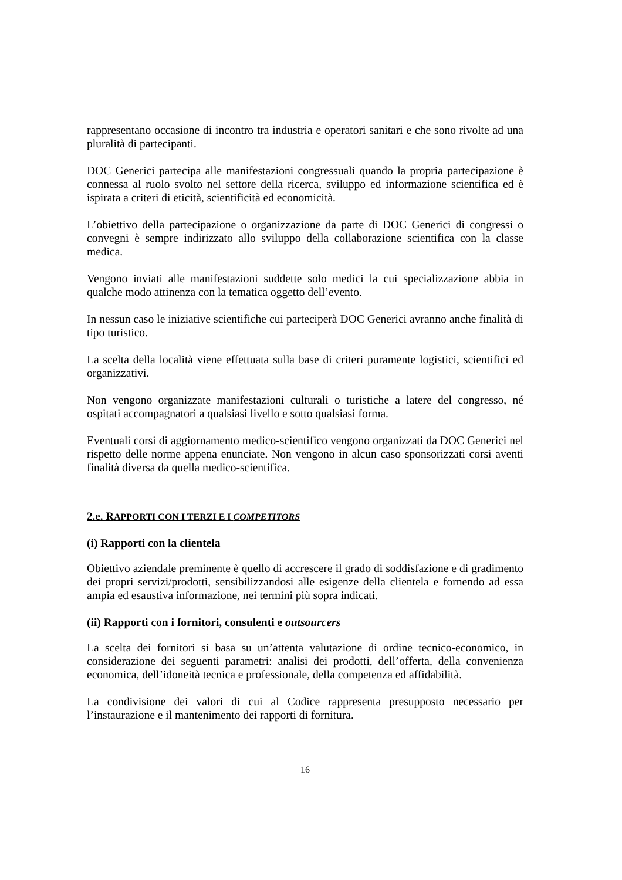rappresentano occasione di incontro tra industria e operatori sanitari e che sono rivolte ad una pluralità di partecipanti.
DOC Generici partecipa alle manifestazioni congressuali quando la propria partecipazione è connessa al ruolo svolto nel settore della ricerca, sviluppo ed informazione scientifica ed è ispirata a criteri di eticità, scientificità ed economicità.
L’obiettivo della partecipazione o organizzazione da parte di DOC Generici di congressi o convegni è sempre indirizzato allo sviluppo della collaborazione scientifica con la classe medica.
Vengono inviati alle manifestazioni suddette solo medici la cui specializzazione abbia in qualche modo attinenza con la tematica oggetto dell’evento.
In nessun caso le iniziative scientifiche cui parteciperà DOC Generici avranno anche finalità di tipo turistico.
La scelta della località viene effettuata sulla base di criteri puramente logistici, scientifici ed organizzativi.
Non vengono organizzate manifestazioni culturali o turistiche a latere del congresso, né ospitati accompagnatori a qualsiasi livello e sotto qualsiasi forma.
Eventuali corsi di aggiornamento medico-scientifico vengono organizzati da DOC Generici nel rispetto delle norme appena enunciate. Non vengono in alcun caso sponsorizzati corsi aventi finalità diversa da quella medico-scientifica.
2.e. RAPPORTI CON I TERZI E I COMPETITORS
(i) Rapporti con la clientela
Obiettivo aziendale preminente è quello di accrescere il grado di soddisfazione e di gradimento dei propri servizi/prodotti, sensibilizzandosi alle esigenze della clientela e fornendo ad essa ampia ed esaustiva informazione, nei termini più sopra indicati.
(ii) Rapporti con i fornitori, consulenti e outsourcers
La scelta dei fornitori si basa su un’attenta valutazione di ordine tecnico-economico, in considerazione dei seguenti parametri: analisi dei prodotti, dell’offerta, della convenienza economica, dell’idoneità tecnica e professionale, della competenza ed affidabilità.
La condivisione dei valori di cui al Codice rappresenta presupposto necessario per l’instaurazione e il mantenimento dei rapporti di fornitura.
16